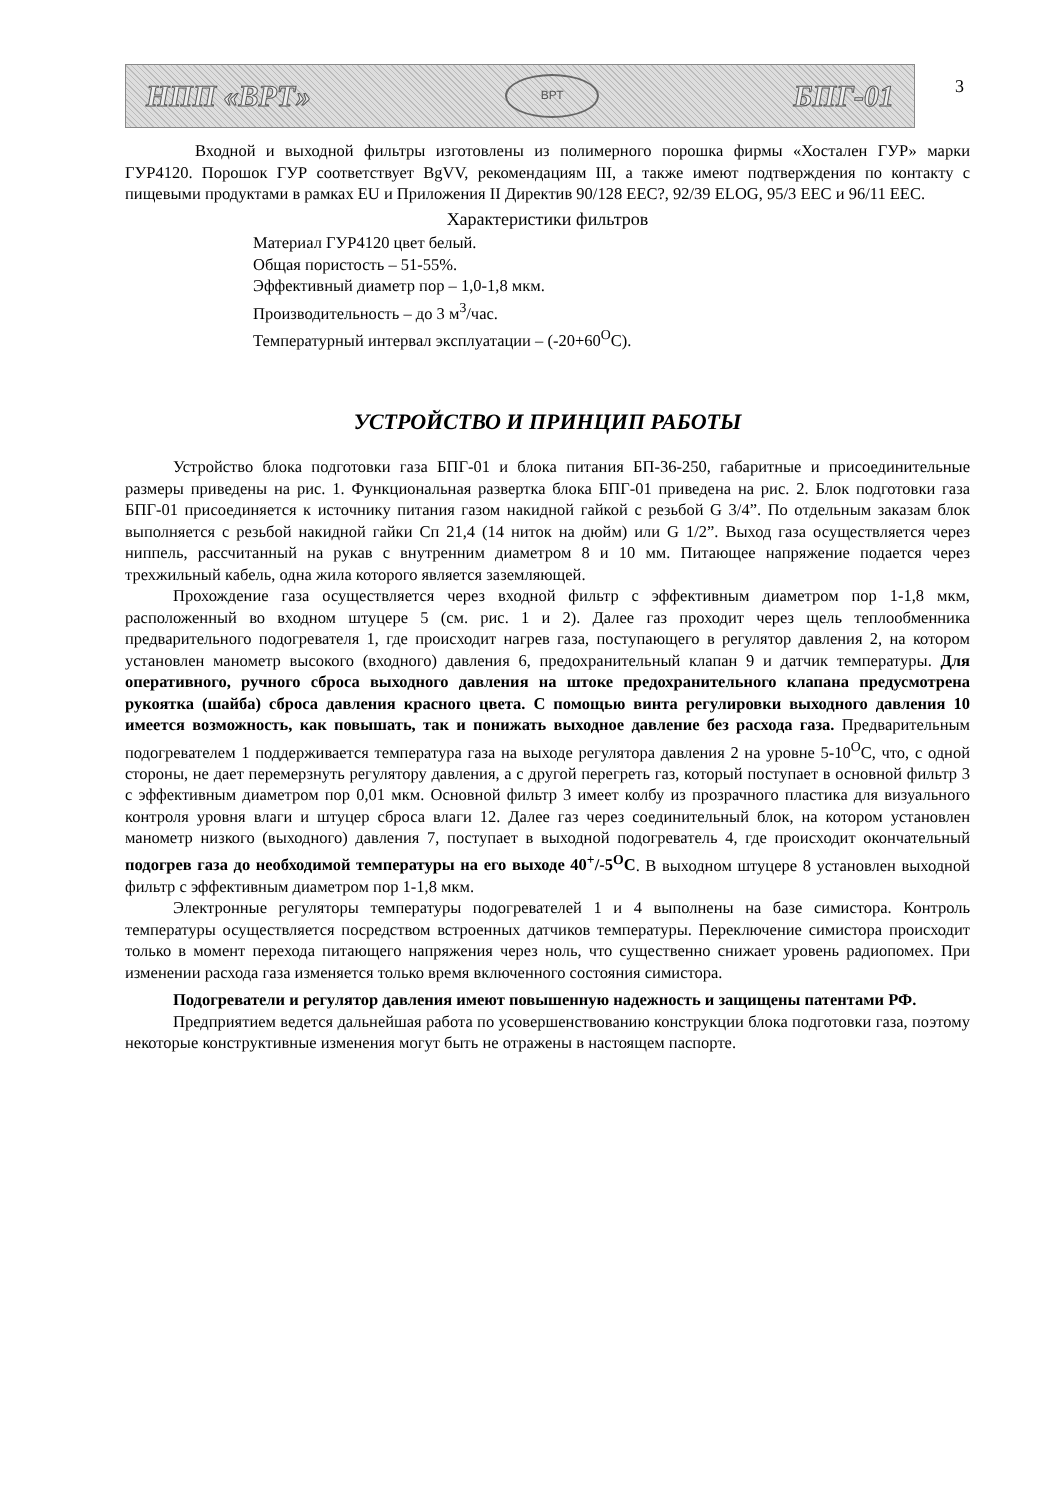НПП «ВРТ»
ВРТ
БПГ-01
3
Входной и выходной фильтры изготовлены из полимерного порошка фирмы «Хостален ГУР» марки ГУР4120. Порошок ГУР соответствует BgVV, рекомендациям III, а также имеют подтверждения по контакту с пищевыми продуктами в рамках EU и Приложения II Директив 90/128 EEC?, 92/39 ELOG, 95/3 EEC и 96/11 EEC.
Характеристики фильтров
Материал ГУР4120 цвет белый.
Общая пористость – 51-55%.
Эффективный диаметр пор – 1,0-1,8 мкм.
Производительность – до 3 м<sup>3</sup>/час.
Температурный интервал эксплуатации – (-20+60<sup>O</sup>С).
УСТРОЙСТВО И ПРИНЦИП РАБОТЫ
Устройство блока подготовки газа БПГ-01 и блока питания БП-36-250, габаритные и присоединительные размеры приведены на рис. 1. Функциональная развертка блока БПГ-01 приведена на рис. 2. Блок подготовки газа БПГ-01 присоединяется к источнику питания газом накидной гайкой с резьбой G 3/4”. По отдельным заказам блок выполняется с резьбой накидной гайки Сп 21,4 (14 ниток на дюйм) или G 1/2”. Выход газа осуществляется через ниппель, рассчитанный на рукав с внутренним диаметром 8 и 10 мм. Питающее напряжение подается через трехжильный кабель, одна жила которого является заземляющей.
Прохождение газа осуществляется через входной фильтр с эффективным диаметром пор 1-1,8 мкм, расположенный во входном штуцере 5 (см. рис. 1 и 2). Далее газ проходит через щель теплообменника предварительного подогревателя 1, где происходит нагрев газа, поступающего в регулятор давления 2, на котором установлен манометр высокого (входного) давления 6, предохранительный клапан 9 и датчик температуры. Для оперативного, ручного сброса выходного давления на штоке предохранительного клапана предусмотрена рукоятка (шайба) сброса давления красного цвета. С помощью винта регулировки выходного давления 10 имеется возможность, как повышать, так и понижать выходное давление без расхода газа. Предварительным подогревателем 1 поддерживается температура газа на выходе регулятора давления 2 на уровне 5-10<sup>O</sup>С, что, с одной стороны, не дает перемерзнуть регулятору давления, а с другой перегреть газ, который поступает в основной фильтр 3 с эффективным диаметром пор 0,01 мкм. Основной фильтр 3 имеет колбу из прозрачного пластика для визуального контроля уровня влаги и штуцер сброса влаги 12. Далее газ через соединительный блок, на котором установлен манометр низкого (выходного) давления 7, поступает в выходной подогреватель 4, где происходит окончательный подогрев газа до необходимой температуры на его выходе 40<sup>+</sup>/-5<sup>O</sup>С. В выходном штуцере 8 установлен выходной фильтр с эффективным диаметром пор 1-1,8 мкм.
Электронные регуляторы температуры подогревателей 1 и 4 выполнены на базе симистора. Контроль температуры осуществляется посредством встроенных датчиков температуры. Переключение симистора происходит только в момент перехода питающего напряжения через ноль, что существенно снижает уровень радиопомех. При изменении расхода газа изменяется только время включенного состояния симистора.
Подогреватели и регулятор давления имеют повышенную надежность и защищены патентами РФ.
Предприятием ведется дальнейшая работа по усовершенствованию конструкции блока подготовки газа, поэтому некоторые конструктивные изменения могут быть не отражены в настоящем паспорте.